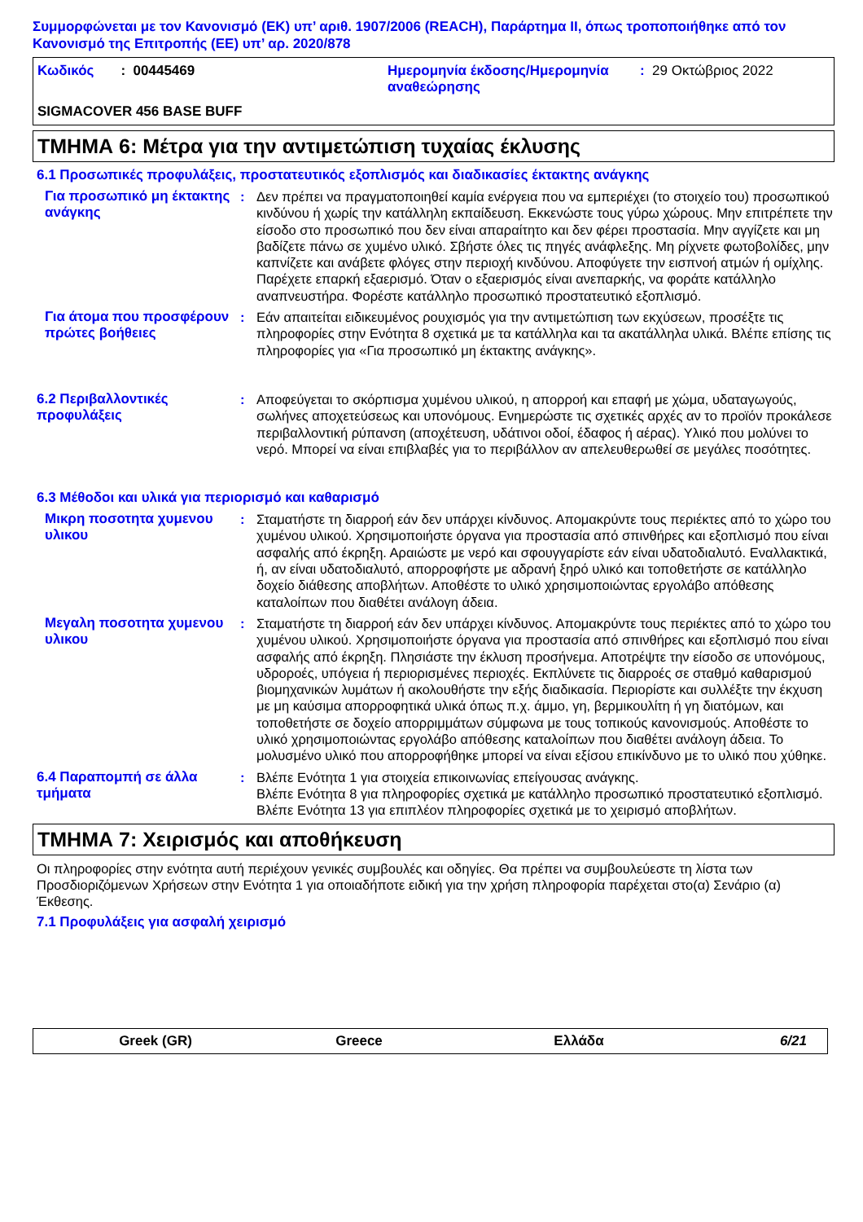Συμμορφώνεται με τον Κανονισμό (ΕΚ) υπ’ αριθ. 1907/2006 (REACH), Παράρτημα II, όπως τροποποιήθηκε από τον Κανονισμό της Επιτροπής (ΕΕ) υπ’ αρ. 2020/878
Κωδικός : 00445469
Ημερομηνία έκδοσης/Ημερομηνία αναθεώρησης: 29 Οκτώβριος 2022
SIGMACOVER 456 BASE BUFF
ΤΜΗΜΑ 6: Μέτρα για την αντιμετώπιση τυχαίας έκλυσης
6.1 Προσωπικές προφυλάξεις, προστατευτικός εξοπλισμός και διαδικασίες έκτακτης ανάγκης
Για προσωπικό μη έκτακτης ανάγκης
:
Δεν πρέπει να πραγματοποιηθεί καμία ενέργεια που να εμπεριέχει (το στοιχείο του) προσωπικού κινδύνου ή χωρίς την κατάλληλη εκπαίδευση. Εκκενώστε τους γύρω χώρους. Μην επιτρέπετε την είσοδο στο προσωπικό που δεν είναι απαραίτητο και δεν φέρει προστασία. Μην αγγίζετε και μη βαδίζετε πάνω σε χυμένο υλικό. Σβήστε όλες τις πηγές ανάφλεξης. Μη ρίχνετε φωτοβολίδες, μην καπνίζετε και ανάβετε φλόγες στην περιοχή κινδύνου. Αποφύγετε την εισπνοή ατμών ή ομίχλης. Παρέχετε επαρκή εξαερισμό. Όταν ο εξαερισμός είναι ανεπαρκής, να φοράτε κατάλληλο αναπνευστήρα. Φορέστε κατάλληλο προσωπικό προστατευτικό εξοπλισμό.
Για άτομα που προσφέρουν πρώτες βοήθειες
:
Εάν απαιτείται ειδικευμένος ρουχισμός για την αντιμετώπιση των εκχύσεων, προσέξτε τις πληροφορίες στην Ενότητα 8 σχετικά με τα κατάλληλα και τα ακατάλληλα υλικά. Βλέπε επίσης τις πληροφορίες για «Για προσωπικό μη έκτακτης ανάγκης».
6.2 Περιβαλλοντικές προφυλάξεις
:
Αποφεύγεται το σκόρπισμα χυμένου υλικού, η απορροή και επαφή με χώμα, υδαταγωγούς, σωλήνες αποχετεύσεως και υπονόμους. Ενημερώστε τις σχετικές αρχές αν το προϊόν προκάλεσε περιβαλλοντική ρύπανση (αποχέτευση, υδάτινοι οδοί, έδαφος ή αέρας). Υλικό που μολύνει το νερό. Μπορεί να είναι επιβλαβές για το περιβάλλον αν απελευθερωθεί σε μεγάλες ποσότητες.
6.3 Μέθοδοι και υλικά για περιορισμό και καθαρισμό
Μικρη ποσοτητα χυμενου υλικου
:
Σταματήστε τη διαρροή εάν δεν υπάρχει κίνδυνος. Απομακρύντε τους περιέκτες από το χώρο του χυμένου υλικού. Χρησιμοποιήστε όργανα για προστασία από σπινθήρες και εξοπλισμό που είναι ασφαλής από έκρηξη. Αραιώστε με νερό και σφουγγαρίστε εάν είναι υδατοδιαλυτό. Εναλλακτικά, ή, αν είναι υδατοδιαλυτό, απορροφήστε με αδρανή ξηρό υλικό και τοποθετήστε σε κατάλληλο δοχείο διάθεσης αποβλήτων. Αποθέστε το υλικό χρησιμοποιώντας εργολάβο απόθεσης καταλοίπων που διαθέτει ανάλογη άδεια.
Μεγαλη ποσοτητα χυμενου υλικου
:
Σταματήστε τη διαρροή εάν δεν υπάρχει κίνδυνος. Απομακρύντε τους περιέκτες από το χώρο του χυμένου υλικού. Χρησιμοποιήστε όργανα για προστασία από σπινθήρες και εξοπλισμό που είναι ασφαλής από έκρηξη. Πλησιάστε την έκλυση προσήνεμα. Αποτρέψτε την είσοδο σε υπονόμους, υδροροές, υπόγεια ή περιορισμένες περιοχές. Εκπλύνετε τις διαρροές σε σταθμό καθαρισμού βιομηχανικών λυμάτων ή ακολουθήστε την εξής διαδικασία. Περιορίστε και συλλέξτε την έκχυση με μη καύσιμα απορροφητικά υλικά όπως π.χ. άμμο, γη, βερμικουλίτη ή γη διατόμων, και τοποθετήστε σε δοχείο απορριμμάτων σύμφωνα με τους τοπικούς κανονισμούς. Αποθέστε το υλικό χρησιμοποιώντας εργολάβο απόθεσης καταλοίπων που διαθέτει ανάλογη άδεια. Το μολυσμένο υλικό που απορροφήθηκε μπορεί να είναι εξίσου επικίνδυνο με το υλικό που χύθηκε.
6.4 Παραπομπή σε άλλα τμήματα
:
Βλέπε Ενότητα 1 για στοιχεία επικοινωνίας επείγουσας ανάγκης.
Βλέπε Ενότητα 8 για πληροφορίες σχετικά με κατάλληλο προσωπικό προστατευτικό εξοπλισμό.
Βλέπε Ενότητα 13 για επιπλέον πληροφορίες σχετικά με το χειρισμό αποβλήτων.
ΤΜΗΜΑ 7: Χειρισμός και αποθήκευση
Οι πληροφορίες στην ενότητα αυτή περιέχουν γενικές συμβουλές και οδηγίες. Θα πρέπει να συμβουλεύεστε τη λίστα των Προσδιοριζόμενων Χρήσεων στην Ενότητα 1 για οποιαδήποτε ειδική για την χρήση πληροφορία παρέχεται στο(α) Σενάριο (α) Έκθεσης.
7.1 Προφυλάξεις για ασφαλή χειρισμό
Greek (GR) Greece Ελλάδα 6/21